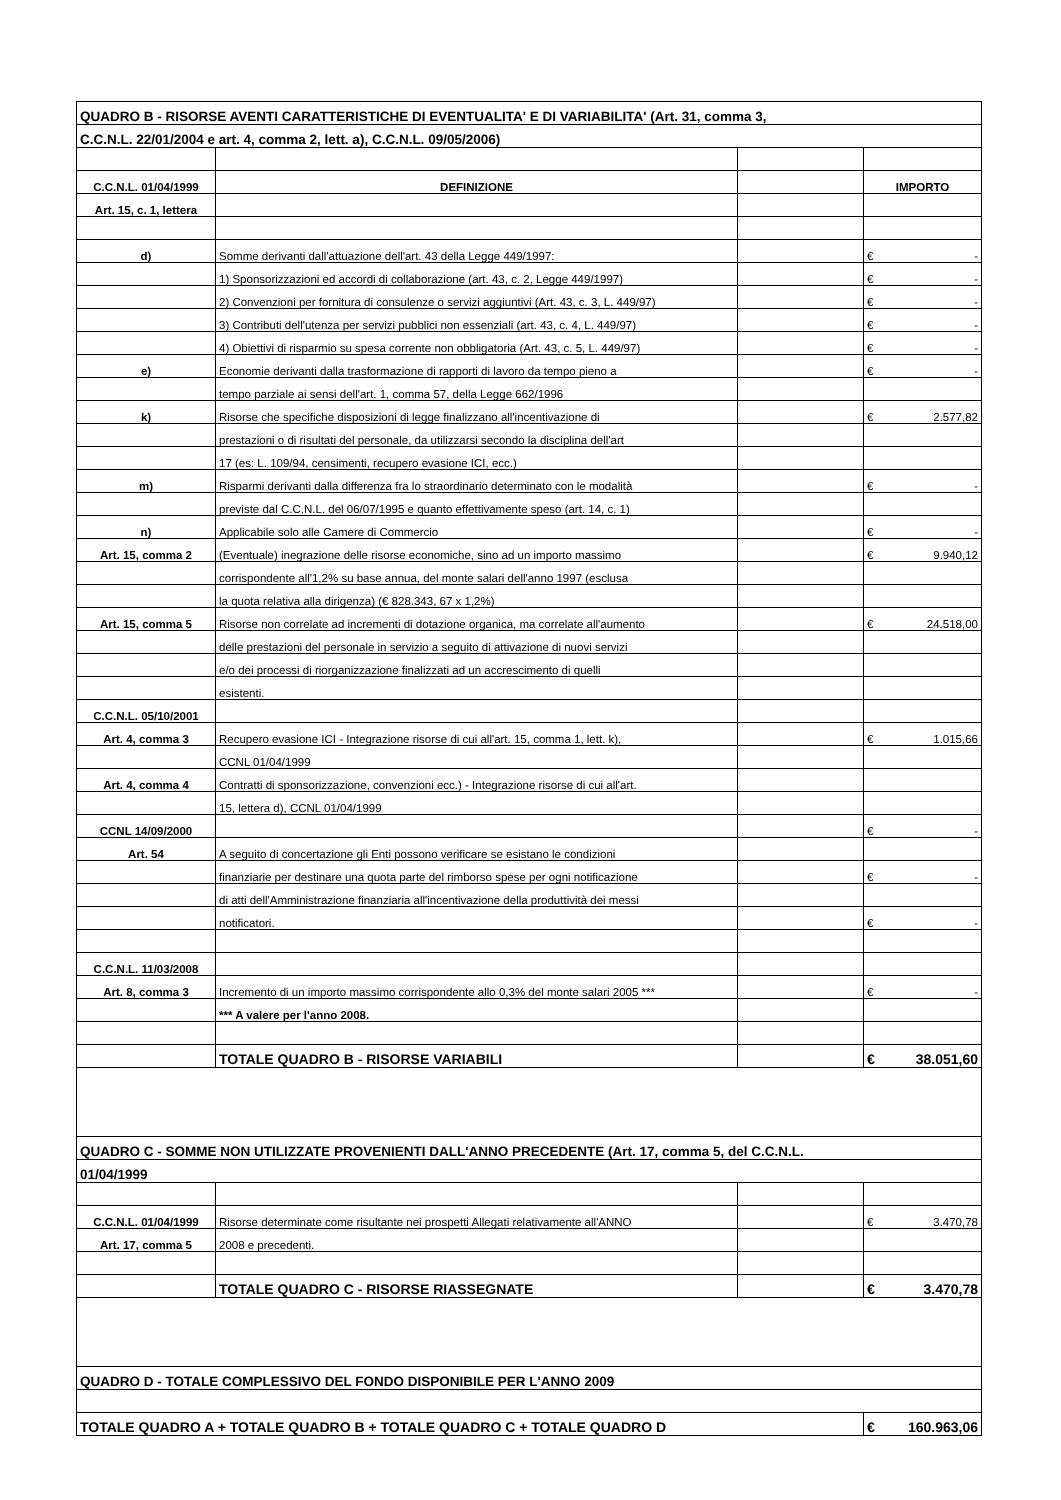| QUADRO B - RISORSE AVENTI CARATTERISTICHE DI EVENTUALITA' E DI VARIABILITA' (Art. 31, comma 3, | | | | |
| C.C.N.L. 22/01/2004 e art. 4, comma 2, lett. a), C.C.N.L. 09/05/2006) | | | | |
| C.C.N.L. 01/04/1999 | DEFINIZIONE | | IMPORTO | |
| Art. 15, c. 1, lettera | | | | |
| d) | Somme derivanti dall'attuazione dell'art. 43 della Legge 449/1997: | | € | - |
| | 1) Sponsorizzazioni ed accordi di collaborazione (art. 43, c. 2, Legge 449/1997) | | € | - |
| | 2) Convenzioni per fornitura di consulenze o servizi aggiuntivi (Art. 43, c. 3, L. 449/97) | | € | - |
| | 3) Contributi dell'utenza per servizi pubblici non essenziali (art. 43, c. 4, L. 449/97) | | € | - |
| | 4) Obiettivi di risparmio su spesa corrente non obbligatoria (Art. 43, c. 5, L. 449/97) | | € | - |
| e) | Economie derivanti dalla trasformazione di rapporti di lavoro da tempo pieno a | | € | - |
| | tempo parziale ai sensi dell'art. 1, comma 57, della Legge 662/1996 | | | |
| k) | Risorse che specifiche disposizioni di legge finalizzano all'incentivazione di | | € | 2.577,82 |
| | prestazioni o di risultati del personale, da utilizzarsi secondo la disciplina dell'art | | | |
| | 17 (es: L. 109/94, censimenti, recupero evasione ICI, ecc.) | | | |
| m) | Risparmi derivanti dalla differenza fra lo straordinario determinato con le modalità | | € | - |
| | previste dal C.C.N.L. del 06/07/1995 e quanto effettivamente speso (art. 14, c. 1) | | | |
| n) | Applicabile solo alle Camere di Commercio | | € | - |
| Art. 15, comma 2 | (Eventuale) inegrazione delle risorse economiche, sino ad un importo massimo | | € | 9.940,12 |
| | corrispondente all'1,2% su base annua, del monte salari dell'anno 1997 (esclusa | | | |
| | la quota relativa alla dirigenza) (€ 828.343, 67 x 1,2%) | | | |
| Art. 15, comma 5 | Risorse non correlate ad incrementi di dotazione organica, ma correlate all'aumento | | € | 24.518,00 |
| | delle prestazioni del personale in servizio a seguito di attivazione di nuovi servizi | | | |
| | e/o dei processi di riorganizzazione finalizzati ad un accrescimento di quelli | | | |
| | esistenti. | | | |
| C.C.N.L. 05/10/2001 | | | | |
| Art. 4, comma 3 | Recupero evasione ICI - Integrazione risorse di cui all'art. 15, comma 1, lett. k), | | € | 1.015,66 |
| | CCNL 01/04/1999 | | | |
| Art. 4, comma 4 | Contratti di sponsorizzazione, convenzioni ecc.) - Integrazione risorse di cui all'art. | | | |
| | 15, lettera d), CCNL 01/04/1999 | | | |
| CCNL 14/09/2000 | | | € | - |
| Art. 54 | A seguito di concertazione gli Enti possono verificare se esistano le condizioni | | | |
| | finanziarie per destinare una quota parte del rimborso spese per ogni notificazione | | € | - |
| | di atti dell'Amministrazione finanziaria all'incentivazione della produttività dei messi | | | |
| | notificatori. | | € | - |
| C.C.N.L. 11/03/2008 | | | | |
| Art. 8, comma 3 | Incremento di un importo massimo corrispondente allo 0,3% del monte salari 2005 *** | | € | - |
| | *** A valere per l'anno 2008. | | | |
| | TOTALE QUADRO B - RISORSE VARIABILI | | € | 38.051,60 |
| QUADRO C - SOMME NON UTILIZZATE PROVENIENTI DALL'ANNO PRECEDENTE (Art. 17, comma 5, del C.C.N.L. | | | | |
| 01/04/1999 | | | | |
| C.C.N.L. 01/04/1999 | Risorse determinate come risultante nei prospetti Allegati relativamente all'ANNO | | € | 3.470,78 |
| Art. 17, comma 5 | 2008 e precedenti. | | | |
| | TOTALE QUADRO C - RISORSE RIASSEGNATE | | € | 3.470,78 |
| QUADRO D - TOTALE COMPLESSIVO DEL FONDO DISPONIBILE PER L'ANNO 2009 | | | | |
| TOTALE QUADRO A + TOTALE QUADRO B + TOTALE QUADRO C + TOTALE QUADRO D | | | € | 160.963,06 |